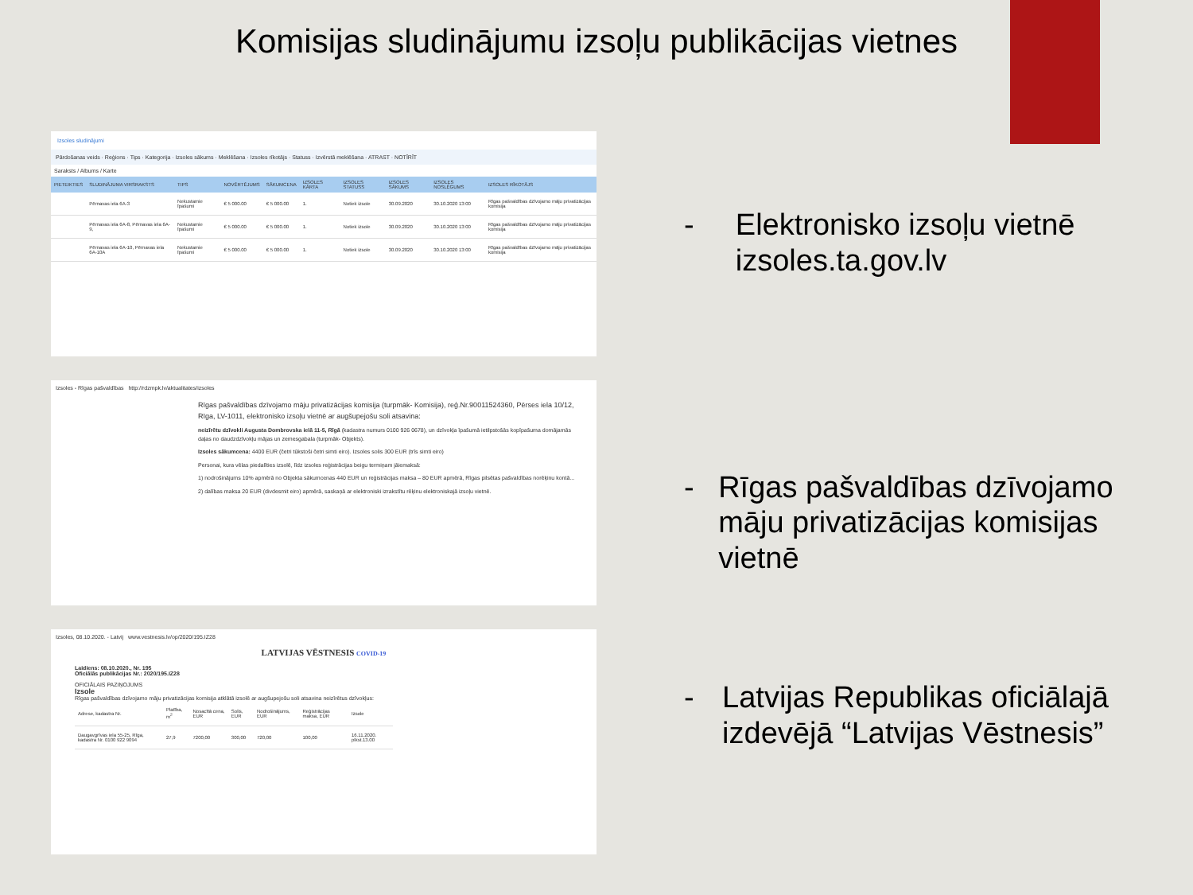Komisijas sludinājumu izsoļu publikācijas vietnes
Izsoles sludinājumi
Pārdošanas veids · Reģions · Tips · Kategorija · Izsoles sākums · Meklēšana · Izsoles rīkotājs · Statuss · Izvērstā meklēšana · ATRAST · NOTĪRĪT
Saraksts / Albums / Karte
| PIETEIKTIES | SLUDINĀJUMA VIRSRAKSTS | TIPS | NOVĒRTĒJUMS | SĀKUMCENA | IZSOLES KĀRTA | IZSOLES STATUSS | IZSOLES SĀKUMS | IZSOLES NOSLĒGUMS | IZSOLES RĪKOTĀJS |
| --- | --- | --- | --- | --- | --- | --- | --- | --- | --- |
| | Pērnavas iela 6A-3 | Nekustamie īpašumi | € 5 000.00 | € 5 000.00 | 1. | Notiek izsole | 30.09.2020 | 30.10.2020 13:00 | Rīgas pašvaldības dzīvojamo māju privatizācijas komisija |
| | Pērnavas iela 6A-8, Pērnavas iela 6A-9, | Nekustamie īpašumi | € 5 000.00 | € 5 000.00 | 1. | Notiek izsole | 30.09.2020 | 30.10.2020 13:00 | Rīgas pašvaldības dzīvojamo māju privatizācijas komisija |
| | Pērnavas iela 6A-10, Pērnavas iela 6A-10A | Nekustamie īpašumi | € 5 000.00 | € 5 000.00 | 1. | Notiek izsole | 30.09.2020 | 30.10.2020 13:00 | Rīgas pašvaldības dzīvojamo māju privatizācijas komisija |
Izsoles - Rīgas pašvaldības http://rdzmpk.lv/aktualitates/izsoles
Rīgas pašvaldības dzīvojamo māju privatizācijas komisija (turpmāk- Komisija), reģ.Nr.90011524360, Pērses iela 10/12, Rīga, LV-1011, elektronisko izsoļu vietnē ar augšupejošu soli atsavina:
neizīrētu dzīvokli Augusta Dombrovska ielā 11-5, Rīgā (kadastra numurs 0100 926 0678), un dzīvokļa īpašumā ietilpstošās kopīpašuma domājamās daļas no daudzdzīvokļu mājas un zemesgabala (turpmāk- Objekts).
Izsoles sākumcena: 4400 EUR (četri tūkstoši četri simti eiro). Izsoles solis 300 EUR (trīs simti eiro)
Personai, kura vēlas piedalīties izsolē, līdz izsoles reģistrācijas beigu termiņam jāiemaksā:
1) nodrošinājums 10% apmērā no Objekta sākumcenas 440 EUR un reģistrācijas maksa – 80 EUR apmērā, Rīgas pilsētas pašvaldības norēķinu kontā...
2) dalības maksa 20 EUR (divdesmit eiro) apmērā, saskaņā ar elektroniski izrakstītu rēķinu elektroniskajā izsoļu vietnē.
Izsoles, 08.10.2020. - Latvij www.vestnesis.lv/op/2020/195.IZ28
LATVIJAS VĒSTNESIS COVID-19
Laidiens: 08.10.2020., Nr. 195
Oficiālās publikācijas Nr.: 2020/195.IZ28
OFICIĀLAIS PAZIŅOJUMS
Izsole
Rīgas pašvaldības dzīvojamo māju privatizācijas komisija atklātā izsolē ar augšupejošu soli atsavina neizīrētus dzīvokļus:
| Adrese, kadastra Nr. | Platība, m<sup>2</sup> | Nosacītā cena, EUR | Solis, EUR | Nodrošinājums, EUR | Reģistrācijas maksa, EUR | Izsole |
| Daugavgrīvas iela 55-25, Rīga, kadastra Nr. 0100 922 9094 | 27,9 | 7200,00 | 300,00 | 720,00 | 100,00 | 16.11.2020. plkst.13.00 |
- Elektronisko izsoļu vietnē izsoles.ta.gov.lv
- Rīgas pašvaldības dzīvojamo māju privatizācijas komisijas vietnē
- Latvijas Republikas oficiālajā izdevējā “Latvijas Vēstnesis”